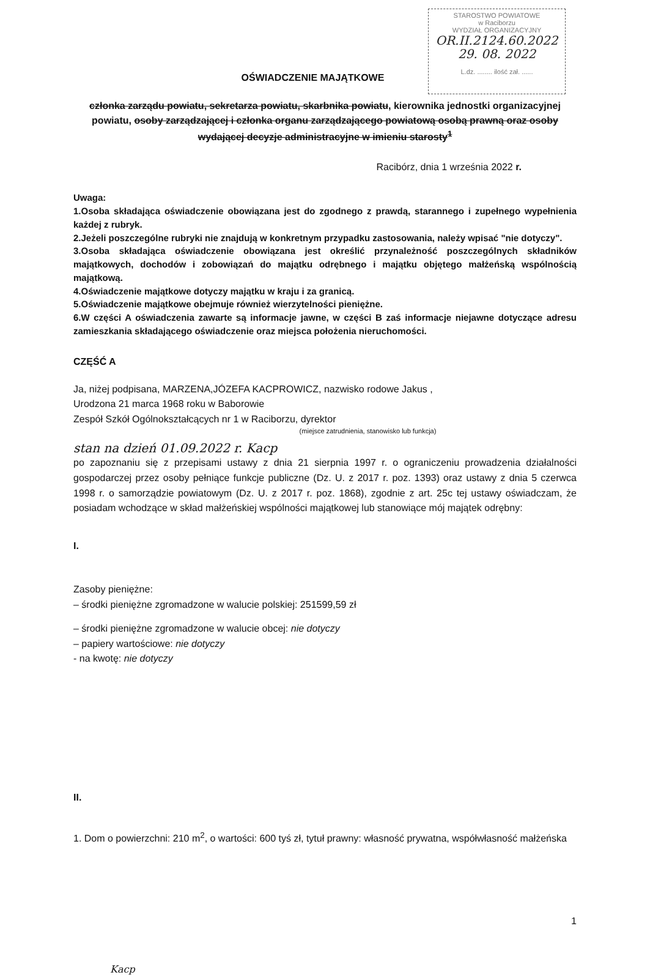STAROSTWO POWIATOWE
w Raciborzu
WYDZIAŁ ORGANIZACYJNY
OR.II.2124.60.2022
29. 08. 2022
L.dz. ........ ilość zał. ......
OŚWIADCZENIE MAJĄTKOWE
członka zarządu powiatu, sekretarza powiatu, skarbnika powiatu, kierownika jednostki organizacyjnej powiatu, osoby zarządzającej i członka organu zarządzającego powiatową osobą prawną oraz osoby wydającej decyzje administracyjne w imieniu starosty<sup>1</sup>
Racibórz, dnia 1 września 2022 r.
Uwaga:
1.Osoba składająca oświadczenie obowiązana jest do zgodnego z prawdą, starannego i zupełnego wypełnienia każdej z rubryk.
2.Jeżeli poszczególne rubryki nie znajdują w konkretnym przypadku zastosowania, należy wpisać "nie dotyczy".
3.Osoba składająca oświadczenie obowiązana jest określić przynależność poszczególnych składników majątkowych, dochodów i zobowiązań do majątku odrębnego i majątku objętego małżeńską wspólnością majątkową.
4.Oświadczenie majątkowe dotyczy majątku w kraju i za granicą.
5.Oświadczenie majątkowe obejmuje również wierzytelności pieniężne.
6.W części A oświadczenia zawarte są informacje jawne, w części B zaś informacje niejawne dotyczące adresu zamieszkania składającego oświadczenie oraz miejsca położenia nieruchomości.
CZĘŚĆ A
Ja, niżej podpisana, MARZENA,JÓZEFA KACPROWICZ, nazwisko rodowe Jakus ,
Urodzona 21 marca 1968 roku w Baborowie
Zespół Szkół Ogólnokształcących nr 1 w Raciborzu, dyrektor
(miejsce zatrudnienia, stanowisko lub funkcja)
stan na dzień 01.09.2022 r. Kacp
po zapoznaniu się z przepisami ustawy z dnia 21 sierpnia 1997 r. o ograniczeniu prowadzenia działalności gospodarczej przez osoby pełniące funkcje publiczne (Dz. U. z 2017 r. poz. 1393) oraz ustawy z dnia 5 czerwca 1998 r. o samorządzie powiatowym (Dz. U. z 2017 r. poz. 1868), zgodnie z art. 25c tej ustawy oświadczam, że posiadam wchodzące w skład małżeńskiej wspólności majątkowej lub stanowiące mój majątek odrębny:
I.
Zasoby pieniężne:
– środki pieniężne zgromadzone w walucie polskiej: 251599,59 zł
– środki pieniężne zgromadzone w walucie obcej: nie dotyczy
– papiery wartościowe: nie dotyczy
- na kwotę: nie dotyczy
II.
1. Dom o powierzchni: 210 m<sup>2</sup>, o wartości: 600 tyś zł, tytuł prawny: własność prywatna, współwłasność małżeńska
1
Kacp